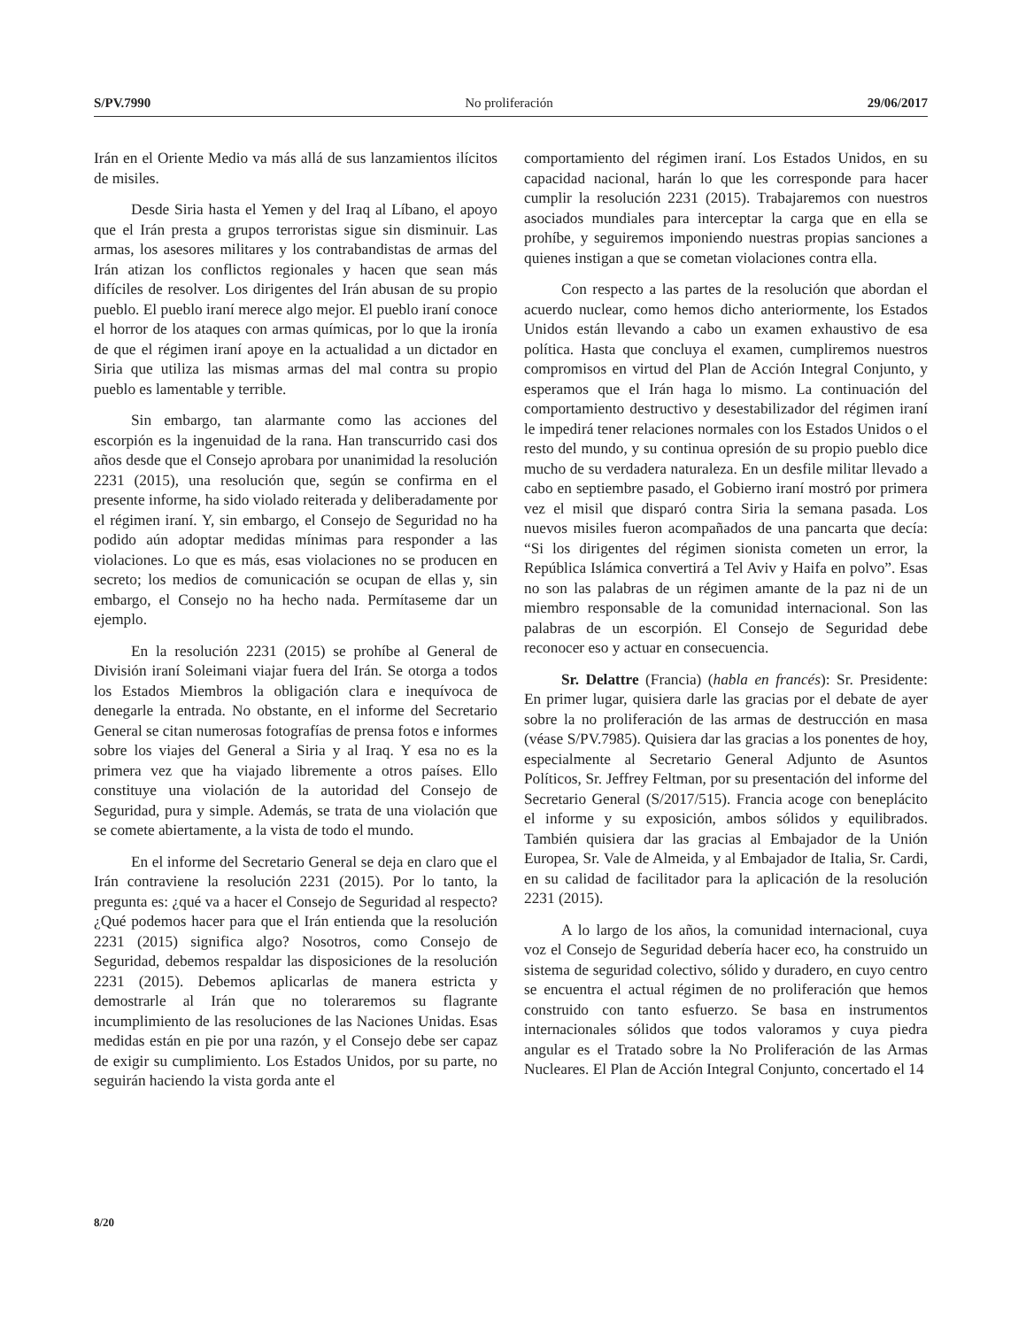S/PV.7990 No proliferación 29/06/2017
Irán en el Oriente Medio va más allá de sus lanzamientos ilícitos de misiles.
Desde Siria hasta el Yemen y del Iraq al Líbano, el apoyo que el Irán presta a grupos terroristas sigue sin disminuir. Las armas, los asesores militares y los contrabandistas de armas del Irán atizan los conflictos regionales y hacen que sean más difíciles de resolver. Los dirigentes del Irán abusan de su propio pueblo. El pueblo iraní merece algo mejor. El pueblo iraní conoce el horror de los ataques con armas químicas, por lo que la ironía de que el régimen iraní apoye en la actualidad a un dictador en Siria que utiliza las mismas armas del mal contra su propio pueblo es lamentable y terrible.
Sin embargo, tan alarmante como las acciones del escorpión es la ingenuidad de la rana. Han transcurrido casi dos años desde que el Consejo aprobara por unanimidad la resolución 2231 (2015), una resolución que, según se confirma en el presente informe, ha sido violado reiterada y deliberadamente por el régimen iraní. Y, sin embargo, el Consejo de Seguridad no ha podido aún adoptar medidas mínimas para responder a las violaciones. Lo que es más, esas violaciones no se producen en secreto; los medios de comunicación se ocupan de ellas y, sin embargo, el Consejo no ha hecho nada. Permítaseme dar un ejemplo.
En la resolución 2231 (2015) se prohíbe al General de División iraní Soleimani viajar fuera del Irán. Se otorga a todos los Estados Miembros la obligación clara e inequívoca de denegarle la entrada. No obstante, en el informe del Secretario General se citan numerosas fotografías de prensa fotos e informes sobre los viajes del General a Siria y al Iraq. Y esa no es la primera vez que ha viajado libremente a otros países. Ello constituye una violación de la autoridad del Consejo de Seguridad, pura y simple. Además, se trata de una violación que se comete abiertamente, a la vista de todo el mundo.
En el informe del Secretario General se deja en claro que el Irán contraviene la resolución 2231 (2015). Por lo tanto, la pregunta es: ¿qué va a hacer el Consejo de Seguridad al respecto? ¿Qué podemos hacer para que el Irán entienda que la resolución 2231 (2015) significa algo? Nosotros, como Consejo de Seguridad, debemos respaldar las disposiciones de la resolución 2231 (2015). Debemos aplicarlas de manera estricta y demostrarle al Irán que no toleraremos su flagrante incumplimiento de las resoluciones de las Naciones Unidas. Esas medidas están en pie por una razón, y el Consejo debe ser capaz de exigir su cumplimiento. Los Estados Unidos, por su parte, no seguirán haciendo la vista gorda ante el
comportamiento del régimen iraní. Los Estados Unidos, en su capacidad nacional, harán lo que les corresponde para hacer cumplir la resolución 2231 (2015). Trabajaremos con nuestros asociados mundiales para interceptar la carga que en ella se prohíbe, y seguiremos imponiendo nuestras propias sanciones a quienes instigan a que se cometan violaciones contra ella.
Con respecto a las partes de la resolución que abordan el acuerdo nuclear, como hemos dicho anteriormente, los Estados Unidos están llevando a cabo un examen exhaustivo de esa política. Hasta que concluya el examen, cumpliremos nuestros compromisos en virtud del Plan de Acción Integral Conjunto, y esperamos que el Irán haga lo mismo. La continuación del comportamiento destructivo y desestabilizador del régimen iraní le impedirá tener relaciones normales con los Estados Unidos o el resto del mundo, y su continua opresión de su propio pueblo dice mucho de su verdadera naturaleza. En un desfile militar llevado a cabo en septiembre pasado, el Gobierno iraní mostró por primera vez el misil que disparó contra Siria la semana pasada. Los nuevos misiles fueron acompañados de una pancarta que decía: “Si los dirigentes del régimen sionista cometen un error, la República Islámica convertirá a Tel Aviv y Haifa en polvo”. Esas no son las palabras de un régimen amante de la paz ni de un miembro responsable de la comunidad internacional. Son las palabras de un escorpión. El Consejo de Seguridad debe reconocer eso y actuar en consecuencia.
Sr. Delattre (Francia) (habla en francés): Sr. Presidente: En primer lugar, quisiera darle las gracias por el debate de ayer sobre la no proliferación de las armas de destrucción en masa (véase S/PV.7985). Quisiera dar las gracias a los ponentes de hoy, especialmente al Secretario General Adjunto de Asuntos Políticos, Sr. Jeffrey Feltman, por su presentación del informe del Secretario General (S/2017/515). Francia acoge con beneplácito el informe y su exposición, ambos sólidos y equilibrados. También quisiera dar las gracias al Embajador de la Unión Europea, Sr. Vale de Almeida, y al Embajador de Italia, Sr. Cardi, en su calidad de facilitador para la aplicación de la resolución 2231 (2015).
A lo largo de los años, la comunidad internacional, cuya voz el Consejo de Seguridad debería hacer eco, ha construido un sistema de seguridad colectivo, sólido y duradero, en cuyo centro se encuentra el actual régimen de no proliferación que hemos construido con tanto esfuerzo. Se basa en instrumentos internacionales sólidos que todos valoramos y cuya piedra angular es el Tratado sobre la No Proliferación de las Armas Nucleares. El Plan de Acción Integral Conjunto, concertado el 14
8/20